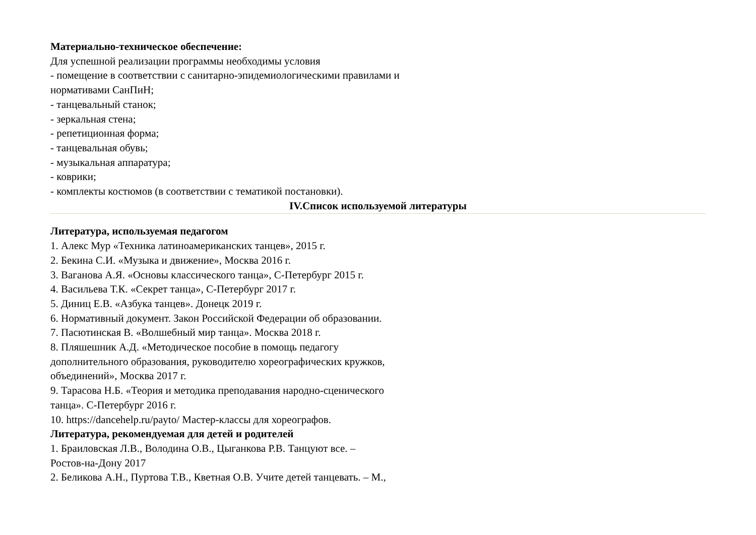Материально-техническое обеспечение:
Для успешной реализации программы необходимы условия
- помещение в соответствии с санитарно-эпидемиологическими правилами и
нормативами СанПиН;
- танцевальный станок;
- зеркальная стена;
- репетиционная форма;
- танцевальная обувь;
- музыкальная аппаратура;
- коврики;
- комплекты костюмов (в соответствии с тематикой постановки).
IV.Список используемой литературы
Литература, используемая педагогом
1. Алекс Мур «Техника латиноамериканских танцев», 2015 г.
2. Бекина С.И. «Музыка и движение», Москва 2016 г.
3. Ваганова А.Я. «Основы классического танца», С-Петербург 2015 г.
4. Васильева Т.К. «Секрет танца», С-Петербург 2017 г.
5. Диниц Е.В. «Азбука танцев». Донецк 2019 г.
6. Нормативный документ. Закон Российской Федерации об образовании.
7. Пасютинская В. «Волшебный мир танца». Москва 2018 г.
8. Пляшешник А.Д. «Методическое пособие в помощь педагогу
дополнительного образования, руководителю хореографических кружков,
объединений», Москва 2017 г.
9. Тарасова Н.Б. «Теория и методика преподавания народно-сценического
танца». С-Петербург 2016 г.
10. https://dancehelp.ru/payto/ Мастер-классы для хореографов.
Литература, рекомендуемая для детей и родителей
1. Браиловская Л.В., Володина О.В., Цыганкова Р.В. Танцуют все. –
Ростов-на-Дону 2017
2. Беликова А.Н., Пуртова Т.В., Кветная О.В. Учите детей танцевать. – М.,